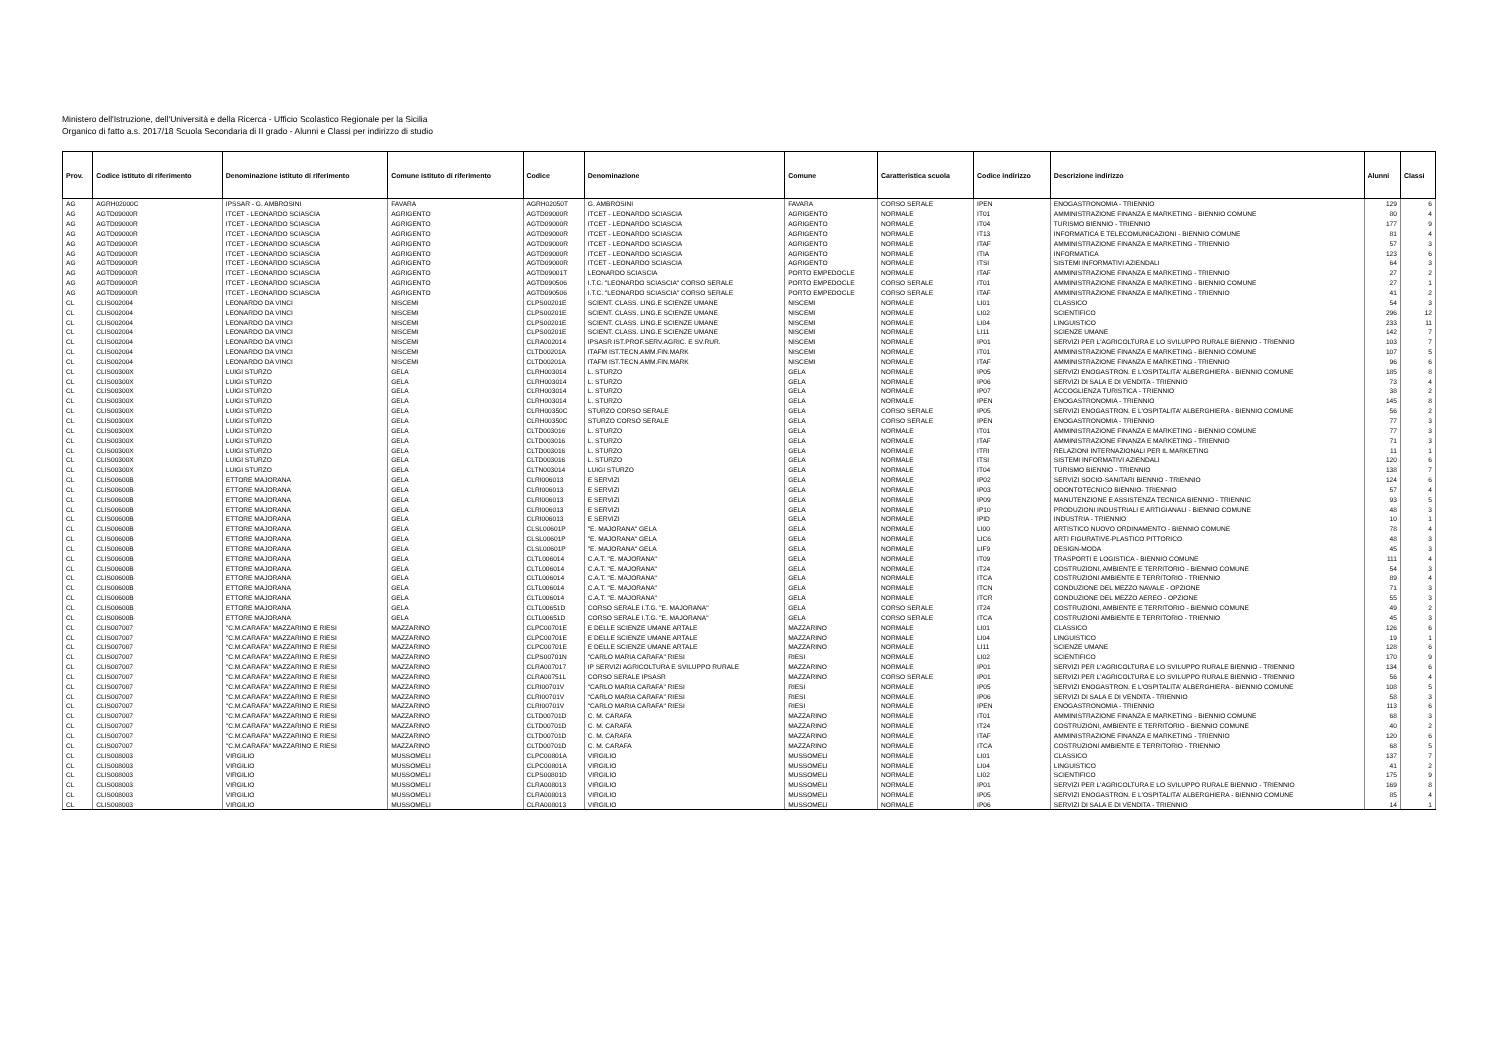Ministero dell'Istruzione, dell'Università e della Ricerca - Ufficio Scolastico Regionale per la Sicilia
Organico di fatto a.s. 2017/18 Scuola Secondaria di II grado - Alunni e Classi per indirizzo di studio
| Prov. | Codice istituto di riferimento | Denominazione istituto di riferimento | Comune istituto di riferimento | Codice | Denominazione | Comune | Caratteristica scuola | Codice indirizzo | Descrizione indirizzo | Alunni | Classi |
| --- | --- | --- | --- | --- | --- | --- | --- | --- | --- | --- | --- |
| AG | AGRH02000C | IPSSAR - G. AMBROSINI | FAVARA | AGRH02050T | G. AMBROSINI | FAVARA | CORSO SERALE | IPEN | ENOGASTRONOMIA - TRIENNIO | 129 | 6 |
| AG | AGTD09000R | ITCET - LEONARDO SCIASCIA | AGRIGENTO | AGTD09000R | ITCET - LEONARDO SCIASCIA | AGRIGENTO | NORMALE | IT01 | AMMINISTRAZIONE FINANZA E MARKETING - BIENNIO COMUNE | 80 | 4 |
| AG | AGTD09000R | ITCET - LEONARDO SCIASCIA | AGRIGENTO | AGTD09000R | ITCET - LEONARDO SCIASCIA | AGRIGENTO | NORMALE | IT04 | TURISMO BIENNIO - TRIENNIO | 177 | 9 |
| AG | AGTD09000R | ITCET - LEONARDO SCIASCIA | AGRIGENTO | AGTD09000R | ITCET - LEONARDO SCIASCIA | AGRIGENTO | NORMALE | IT13 | INFORMATICA E TELECOMUNICAZIONI - BIENNIO COMUNE | 81 | 4 |
| AG | AGTD09000R | ITCET - LEONARDO SCIASCIA | AGRIGENTO | AGTD09000R | ITCET - LEONARDO SCIASCIA | AGRIGENTO | NORMALE | ITAF | AMMINISTRAZIONE FINANZA E MARKETING - TRIENNIO | 57 | 3 |
| AG | AGTD09000R | ITCET - LEONARDO SCIASCIA | AGRIGENTO | AGTD09000R | ITCET - LEONARDO SCIASCIA | AGRIGENTO | NORMALE | ITIA | INFORMATICA | 123 | 6 |
| AG | AGTD09000R | ITCET - LEONARDO SCIASCIA | AGRIGENTO | AGTD09000R | ITCET - LEONARDO SCIASCIA | AGRIGENTO | NORMALE | ITSI | SISTEMI INFORMATIVI AZIENDALI | 64 | 3 |
| AG | AGTD09000R | ITCET - LEONARDO SCIASCIA | AGRIGENTO | AGTD09001T | LEONARDO SCIASCIA | PORTO EMPEDOCLE | NORMALE | ITAF | AMMINISTRAZIONE FINANZA E MARKETING - TRIENNIO | 27 | 2 |
| AG | AGTD09000R | ITCET - LEONARDO SCIASCIA | AGRIGENTO | AGTD090506 | I.T.C. "LEONARDO SCIASCIA" CORSO SERALE | PORTO EMPEDOCLE | CORSO SERALE | IT01 | AMMINISTRAZIONE FINANZA E MARKETING - BIENNIO COMUNE | 27 | 1 |
| AG | AGTD09000R | ITCET - LEONARDO SCIASCIA | AGRIGENTO | AGTD090506 | I.T.C. "LEONARDO SCIASCIA" CORSO SERALE | PORTO EMPEDOCLE | CORSO SERALE | ITAF | AMMINISTRAZIONE FINANZA E MARKETING - TRIENNIO | 41 | 2 |
| CL | CLIS002004 | LEONARDO DA VINCI | NISCEMI | CLPS00201E | SCIENT. CLASS. LING.E SCIENZE UMANE | NISCEMI | NORMALE | LI01 | CLASSICO | 54 | 3 |
| CL | CLIS002004 | LEONARDO DA VINCI | NISCEMI | CLPS00201E | SCIENT. CLASS. LING.E SCIENZE UMANE | NISCEMI | NORMALE | LI02 | SCIENTIFICO | 296 | 12 |
| CL | CLIS002004 | LEONARDO DA VINCI | NISCEMI | CLPS00201E | SCIENT. CLASS. LING.E SCIENZE UMANE | NISCEMI | NORMALE | LI04 | LINGUISTICO | 233 | 11 |
| CL | CLIS002004 | LEONARDO DA VINCI | NISCEMI | CLPS00201E | SCIENT. CLASS. LING.E SCIENZE UMANE | NISCEMI | NORMALE | LI11 | SCIENZE UMANE | 142 | 7 |
| CL | CLIS002004 | LEONARDO DA VINCI | NISCEMI | CLRA002014 | IPSASR IST.PROF.SERV.AGRIC. E SV.RUR. | NISCEMI | NORMALE | IP01 | SERVIZI PER L'AGRICOLTURA E LO SVILUPPO RURALE BIENNIO - TRIENNIO | 103 | 7 |
| CL | CLIS002004 | LEONARDO DA VINCI | NISCEMI | CLTD00201A | ITAFM IST.TECN.AMM.FIN.MARK | NISCEMI | NORMALE | IT01 | AMMINISTRAZIONE FINANZA E MARKETING - BIENNIO COMUNE | 107 | 5 |
| CL | CLIS002004 | LEONARDO DA VINCI | NISCEMI | CLTD00201A | ITAFM IST.TECN.AMM.FIN.MARK | NISCEMI | NORMALE | ITAF | AMMINISTRAZIONE FINANZA E MARKETING - TRIENNIO | 96 | 6 |
| CL | CLIS00300X | LUIGI STURZO | GELA | CLRH003014 | L. STURZO | GELA | NORMALE | IP05 | SERVIZI ENOGASTRON. E L'OSPITALITA' ALBERGHIERA - BIENNIO COMUNE | 185 | 8 |
| CL | CLIS00300X | LUIGI STURZO | GELA | CLRH003014 | L. STURZO | GELA | NORMALE | IP06 | SERVIZI DI SALA E DI VENDITA - TRIENNIO | 73 | 4 |
| CL | CLIS00300X | LUIGI STURZO | GELA | CLRH003014 | L. STURZO | GELA | NORMALE | IP07 | ACCOGLIENZA TURISTICA - TRIENNIO | 38 | 2 |
| CL | CLIS00300X | LUIGI STURZO | GELA | CLRH003014 | L. STURZO | GELA | NORMALE | IPEN | ENOGASTRONOMIA - TRIENNIO | 145 | 8 |
| CL | CLIS00300X | LUIGI STURZO | GELA | CLRH00350C | STURZO CORSO SERALE | GELA | CORSO SERALE | IP05 | SERVIZI ENOGASTRON. E L'OSPITALITA' ALBERGHIERA - BIENNIO COMUNE | 56 | 2 |
| CL | CLIS00300X | LUIGI STURZO | GELA | CLRH00350C | STURZO CORSO SERALE | GELA | CORSO SERALE | IPEN | ENOGASTRONOMIA - TRIENNIO | 77 | 3 |
| CL | CLIS00300X | LUIGI STURZO | GELA | CLTD003016 | L. STURZO | GELA | NORMALE | IT01 | AMMINISTRAZIONE FINANZA E MARKETING - BIENNIO COMUNE | 77 | 3 |
| CL | CLIS00300X | LUIGI STURZO | GELA | CLTD003016 | L. STURZO | GELA | NORMALE | ITAF | AMMINISTRAZIONE FINANZA E MARKETING - TRIENNIO | 71 | 3 |
| CL | CLIS00300X | LUIGI STURZO | GELA | CLTD003016 | L. STURZO | GELA | NORMALE | ITRI | RELAZIONI INTERNAZIONALI PER IL MARKETING | 11 | 1 |
| CL | CLIS00300X | LUIGI STURZO | GELA | CLTD003016 | L. STURZO | GELA | NORMALE | ITSI | SISTEMI INFORMATIVI AZIENDALI | 120 | 6 |
| CL | CLIS00300X | LUIGI STURZO | GELA | CLTN003014 | LUIGI STURZO | GELA | NORMALE | IT04 | TURISMO BIENNIO - TRIENNIO | 138 | 7 |
| CL | CLIS00600B | ETTORE MAJORANA | GELA | CLRI006013 | E SERVIZI | GELA | NORMALE | IP02 | SERVIZI SOCIO-SANITARI BIENNIO - TRIENNIO | 124 | 6 |
| CL | CLIS00600B | ETTORE MAJORANA | GELA | CLRI006013 | E SERVIZI | GELA | NORMALE | IP03 | ODONTOTECNICO BIENNIO- TRIENNIO | 57 | 4 |
| CL | CLIS00600B | ETTORE MAJORANA | GELA | CLRI006013 | E SERVIZI | GELA | NORMALE | IP09 | MANUTENZIONE E ASSISTENZA TECNICA BIENNIO - TRIENNIC | 93 | 5 |
| CL | CLIS00600B | ETTORE MAJORANA | GELA | CLRI006013 | E SERVIZI | GELA | NORMALE | IP10 | PRODUZIONI INDUSTRIALI E ARTIGIANALI - BIENNIO COMUNE | 48 | 3 |
| CL | CLIS00600B | ETTORE MAJORANA | GELA | CLRI006013 | E SERVIZI | GELA | NORMALE | IPID | INDUSTRIA - TRIENNIO | 10 | 1 |
| CL | CLIS00600B | ETTORE MAJORANA | GELA | CLSL00601P | "E. MAJORANA" GELA | GELA | NORMALE | LI00 | ARTISTICO NUOVO ORDINAMENTO - BIENNIO COMUNE | 78 | 4 |
| CL | CLIS00600B | ETTORE MAJORANA | GELA | CLSL00601P | "E. MAJORANA" GELA | GELA | NORMALE | LIC6 | ARTI FIGURATIVE-PLASTICO PITTORICO | 48 | 3 |
| CL | CLIS00600B | ETTORE MAJORANA | GELA | CLSL00601P | "E. MAJORANA" GELA | GELA | NORMALE | LIF9 | DESIGN-MODA | 45 | 3 |
| CL | CLIS00600B | ETTORE MAJORANA | GELA | CLTL006014 | C.A.T. "E. MAJORANA" | GELA | NORMALE | IT09 | TRASPORTI E LOGISTICA - BIENNIO COMUNE | 111 | 4 |
| CL | CLIS00600B | ETTORE MAJORANA | GELA | CLTL006014 | C.A.T. "E. MAJORANA" | GELA | NORMALE | IT24 | COSTRUZIONI, AMBIENTE E TERRITORIO - BIENNIO COMUNE | 54 | 3 |
| CL | CLIS00600B | ETTORE MAJORANA | GELA | CLTL006014 | C.A.T. "E. MAJORANA" | GELA | NORMALE | ITCA | COSTRUZIONI AMBIENTE E TERRITORIO - TRIENNIO | 89 | 4 |
| CL | CLIS00600B | ETTORE MAJORANA | GELA | CLTL006014 | C.A.T. "E. MAJORANA" | GELA | NORMALE | ITCN | CONDUZIONE DEL MEZZO NAVALE - OPZIONE | 71 | 3 |
| CL | CLIS00600B | ETTORE MAJORANA | GELA | CLTL006014 | C.A.T. "E. MAJORANA" | GELA | NORMALE | ITCR | CONDUZIONE DEL MEZZO AEREO - OPZIONE | 55 | 3 |
| CL | CLIS00600B | ETTORE MAJORANA | GELA | CLTL00651D | CORSO SERALE I.T.G. "E. MAJORANA" | GELA | CORSO SERALE | IT24 | COSTRUZIONI, AMBIENTE E TERRITORIO - BIENNIO COMUNE | 49 | 2 |
| CL | CLIS00600B | ETTORE MAJORANA | GELA | CLTL00651D | CORSO SERALE I.T.G. "E. MAJORANA" | GELA | CORSO SERALE | ITCA | COSTRUZIONI AMBIENTE E TERRITORIO - TRIENNIO | 45 | 3 |
| CL | CLIS007007 | "C.M.CARAFA" MAZZARINO E RIESI | MAZZARINO | CLPC00701E | E DELLE SCIENZE UMANE ARTALE | MAZZARINO | NORMALE | LI01 | CLASSICO | 126 | 6 |
| CL | CLIS007007 | "C.M.CARAFA" MAZZARINO E RIESI | MAZZARINO | CLPC00701E | E DELLE SCIENZE UMANE ARTALE | MAZZARINO | NORMALE | LI04 | LINGUISTICO | 19 | 1 |
| CL | CLIS007007 | "C.M.CARAFA" MAZZARINO E RIESI | MAZZARINO | CLPC00701E | E DELLE SCIENZE UMANE ARTALE | MAZZARINO | NORMALE | LI11 | SCIENZE UMANE | 128 | 6 |
| CL | CLIS007007 | "C.M.CARAFA" MAZZARINO E RIESI | MAZZARINO | CLPS00701N | "CARLO MARIA CARAFA" RIESI | RIESI | NORMALE | LI02 | SCIENTIFICO | 170 | 9 |
| CL | CLIS007007 | "C.M.CARAFA" MAZZARINO E RIESI | MAZZARINO | CLRA007017 | IP SERVIZI AGRICOLTURA E SVILUPPO RURALE | MAZZARINO | NORMALE | IP01 | SERVIZI PER L'AGRICOLTURA E LO SVILUPPO RURALE BIENNIO - TRIENNIO | 134 | 6 |
| CL | CLIS007007 | "C.M.CARAFA" MAZZARINO E RIESI | MAZZARINO | CLRA00751L | CORSO SERALE IPSASR | MAZZARINO | CORSO SERALE | IP01 | SERVIZI PER L'AGRICOLTURA E LO SVILUPPO RURALE BIENNIO - TRIENNIO | 56 | 4 |
| CL | CLIS007007 | "C.M.CARAFA" MAZZARINO E RIESI | MAZZARINO | CLRI00701V | "CARLO MARIA CARAFA" RIESI | RIESI | NORMALE | IP05 | SERVIZI ENOGASTRON. E L'OSPITALITA' ALBERGHIERA - BIENNIO COMUNE | 108 | 5 |
| CL | CLIS007007 | "C.M.CARAFA" MAZZARINO E RIESI | MAZZARINO | CLRI00701V | "CARLO MARIA CARAFA" RIESI | RIESI | NORMALE | IP06 | SERVIZI DI SALA E DI VENDITA - TRIENNIO | 58 | 3 |
| CL | CLIS007007 | "C.M.CARAFA" MAZZARINO E RIESI | MAZZARINO | CLRI00701V | "CARLO MARIA CARAFA" RIESI | RIESI | NORMALE | IPEN | ENOGASTRONOMIA - TRIENNIO | 113 | 6 |
| CL | CLIS007007 | "C.M.CARAFA" MAZZARINO E RIESI | MAZZARINO | CLTD00701D | C. M. CARAFA | MAZZARINO | NORMALE | IT01 | AMMINISTRAZIONE FINANZA E MARKETING - BIENNIO COMUNE | 68 | 3 |
| CL | CLIS007007 | "C.M.CARAFA" MAZZARINO E RIESI | MAZZARINO | CLTD00701D | C. M. CARAFA | MAZZARINO | NORMALE | IT24 | COSTRUZIONI, AMBIENTE E TERRITORIO - BIENNIO COMUNE | 40 | 2 |
| CL | CLIS007007 | "C.M.CARAFA" MAZZARINO E RIESI | MAZZARINO | CLTD00701D | C. M. CARAFA | MAZZARINO | NORMALE | ITAF | AMMINISTRAZIONE FINANZA E MARKETING - TRIENNIO | 120 | 6 |
| CL | CLIS007007 | "C.M.CARAFA" MAZZARINO E RIESI | MAZZARINO | CLTD00701D | C. M. CARAFA | MAZZARINO | NORMALE | ITCA | COSTRUZIONI AMBIENTE E TERRITORIO - TRIENNIO | 68 | 5 |
| CL | CLIS008003 | VIRGILIO | MUSSOMELI | CLPC00801A | VIRGILIO | MUSSOMELI | NORMALE | LI01 | CLASSICO | 137 | 7 |
| CL | CLIS008003 | VIRGILIO | MUSSOMELI | CLPC00801A | VIRGILIO | MUSSOMELI | NORMALE | LI04 | LINGUISTICO | 41 | 2 |
| CL | CLIS008003 | VIRGILIO | MUSSOMELI | CLPS00801D | VIRGILIO | MUSSOMELI | NORMALE | LI02 | SCIENTIFICO | 175 | 9 |
| CL | CLIS008003 | VIRGILIO | MUSSOMELI | CLRA008013 | VIRGILIO | MUSSOMELI | NORMALE | IP01 | SERVIZI PER L'AGRICOLTURA E LO SVILUPPO RURALE BIENNIO - TRIENNIO | 169 | 8 |
| CL | CLIS008003 | VIRGILIO | MUSSOMELI | CLRA008013 | VIRGILIO | MUSSOMELI | NORMALE | IP05 | SERVIZI ENOGASTRON. E L'OSPITALITA' ALBERGHIERA - BIENNIO COMUNE | 85 | 4 |
| CL | CLIS008003 | VIRGILIO | MUSSOMELI | CLRA008013 | VIRGILIO | MUSSOMELI | NORMALE | IP06 | SERVIZI DI SALA E DI VENDITA - TRIENNIO | 14 | 1 |